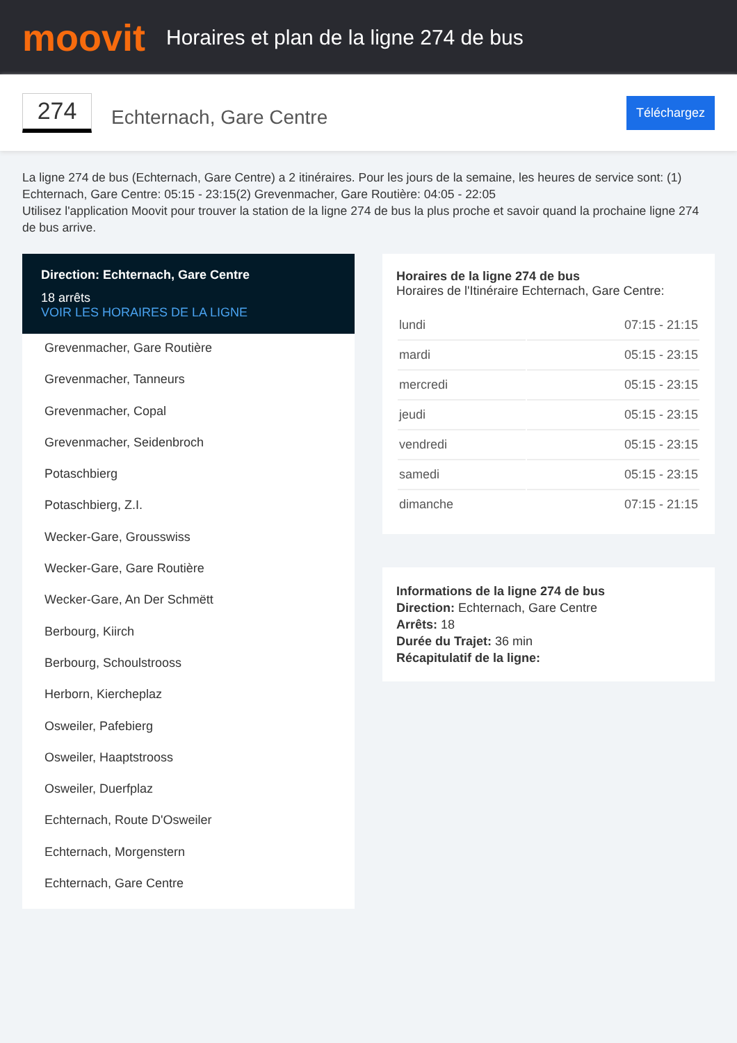moovit
Horaires et plan de la ligne 274 de bus
274
Echternach, Gare Centre
Téléchargez
La ligne 274 de bus (Echternach, Gare Centre) a 2 itinéraires. Pour les jours de la semaine, les heures de service sont: (1) Echternach, Gare Centre: 05:15 - 23:15(2) Grevenmacher, Gare Routière: 04:05 - 22:05
Utilisez l'application Moovit pour trouver la station de la ligne 274 de bus la plus proche et savoir quand la prochaine ligne 274 de bus arrive.
Direction: Echternach, Gare Centre
18 arrêts
VOIR LES HORAIRES DE LA LIGNE
Grevenmacher, Gare Routière
Grevenmacher, Tanneurs
Grevenmacher, Copal
Grevenmacher, Seidenbroch
Potaschbierg
Potaschbierg, Z.I.
Wecker-Gare, Grousswiss
Wecker-Gare, Gare Routière
Wecker-Gare, An Der Schmëtt
Berbourg, Kiirch
Berbourg, Schoulstrooss
Herborn, Kiercheplaz
Osweiler, Pafebierg
Osweiler, Haaptstrooss
Osweiler, Duerfplaz
Echternach, Route D'Osweiler
Echternach, Morgenstern
Echternach, Gare Centre
Horaires de la ligne 274 de bus
Horaires de l'Itinéraire Echternach, Gare Centre:
| lundi | 07:15 - 21:15 |
| mardi | 05:15 - 23:15 |
| mercredi | 05:15 - 23:15 |
| jeudi | 05:15 - 23:15 |
| vendredi | 05:15 - 23:15 |
| samedi | 05:15 - 23:15 |
| dimanche | 07:15 - 21:15 |
Informations de la ligne 274 de bus
Direction: Echternach, Gare Centre
Arrêts: 18
Durée du Trajet: 36 min
Récapitulatif de la ligne: